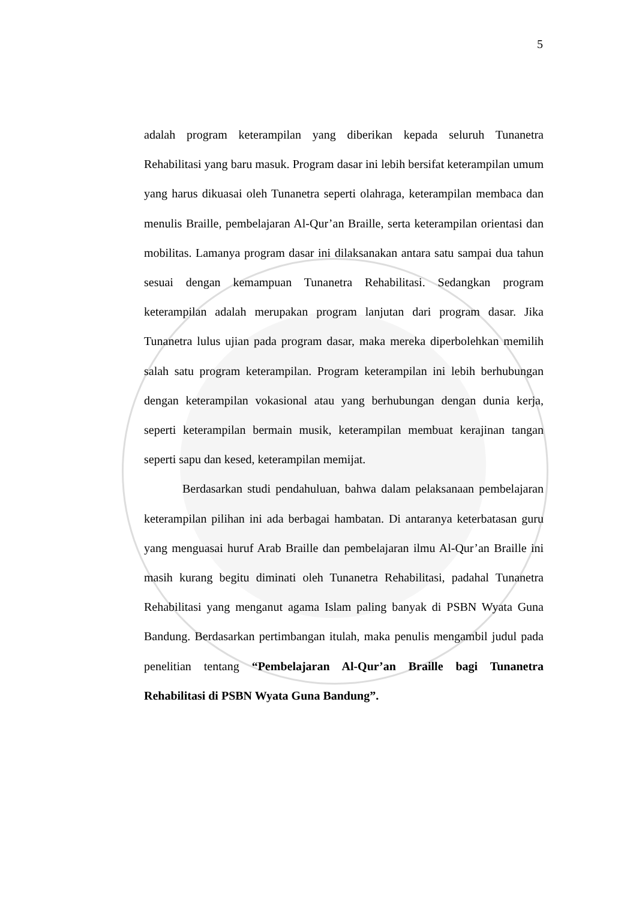5
adalah program keterampilan yang diberikan kepada seluruh Tunanetra Rehabilitasi yang baru masuk. Program dasar ini lebih bersifat keterampilan umum yang harus dikuasai oleh Tunanetra seperti olahraga, keterampilan membaca dan menulis Braille, pembelajaran Al-Qur’an Braille, serta keterampilan orientasi dan mobilitas. Lamanya program dasar ini dilaksanakan antara satu sampai dua tahun sesuai dengan kemampuan Tunanetra Rehabilitasi. Sedangkan program keterampilan adalah merupakan program lanjutan dari program dasar. Jika Tunanetra lulus ujian pada program dasar, maka mereka diperbolehkan memilih salah satu program keterampilan. Program keterampilan ini lebih berhubungan dengan keterampilan vokasional atau yang berhubungan dengan dunia kerja, seperti keterampilan bermain musik, keterampilan membuat kerajinan tangan seperti sapu dan kesed, keterampilan memijat.
Berdasarkan studi pendahuluan, bahwa dalam pelaksanaan pembelajaran keterampilan pilihan ini ada berbagai hambatan. Di antaranya keterbatasan guru yang menguasai huruf Arab Braille dan pembelajaran ilmu Al-Qur’an Braille ini masih kurang begitu diminati oleh Tunanetra Rehabilitasi, padahal Tunanetra Rehabilitasi yang menganut agama Islam paling banyak di PSBN Wyata Guna Bandung. Berdasarkan pertimbangan itulah, maka penulis mengambil judul pada penelitian tentang “Pembelajaran Al-Qur’an Braille bagi Tunanetra Rehabilitasi di PSBN Wyata Guna Bandung”.